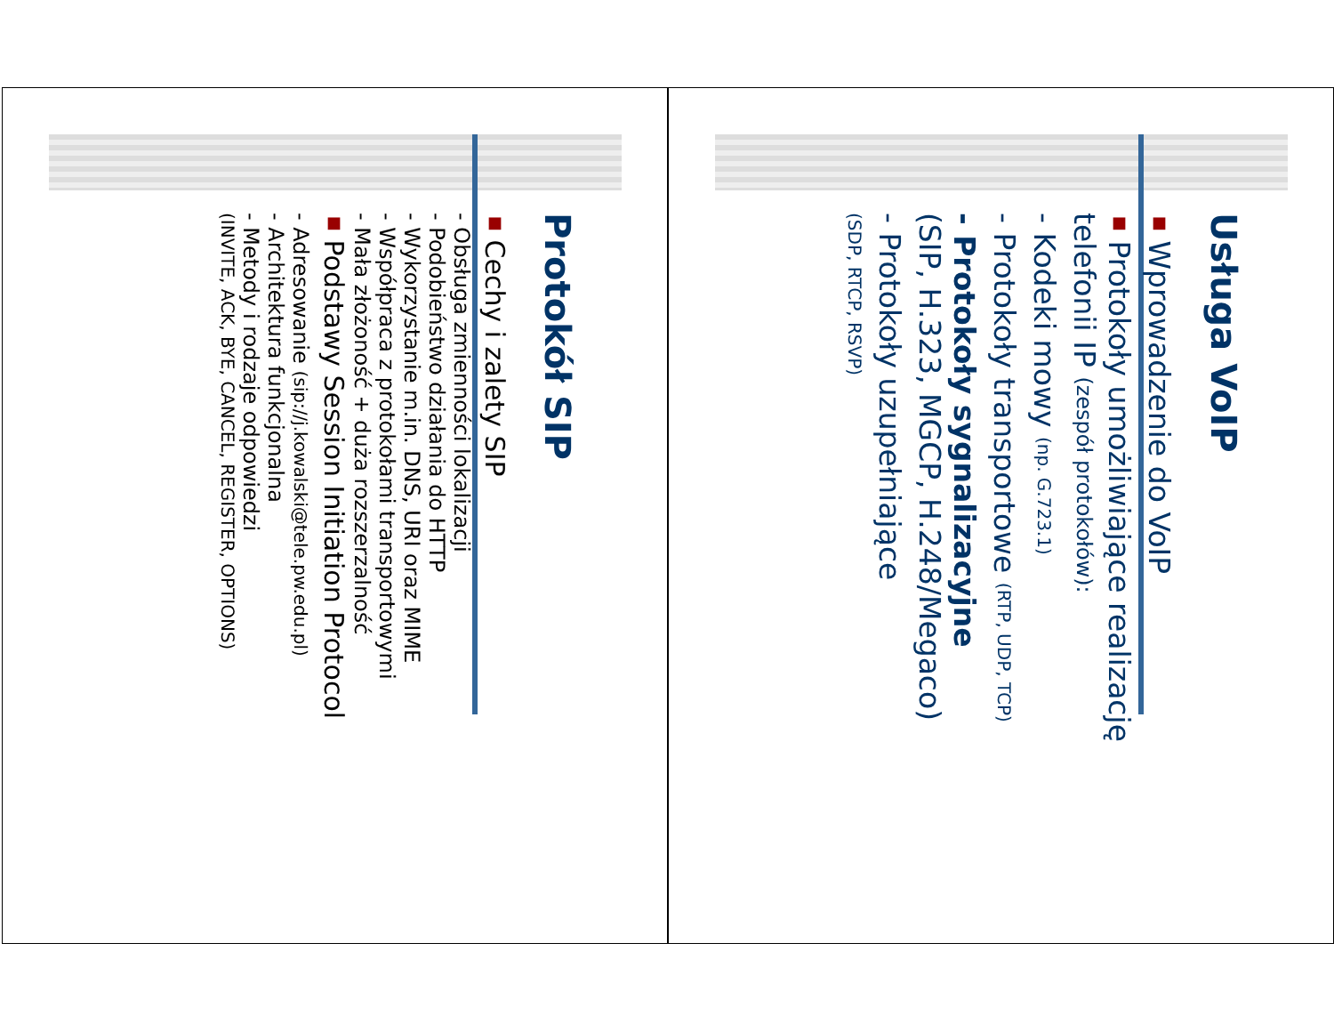Usługa VoIP
■ Wprowadzenie do VoIP
■ Protokoły umożliwiające realizację
telefonii IP (zespół protokołów):
- Kodeki mowy (np. G.723.1)
- Protokoły transportowe (RTP, UDP, TCP)
- Protokoły sygnalizacyjne
(SIP, H.323, MGCP, H.248/Megaco)
- Protokoły uzupełniające
(SDP, RTCP, RSVP)
Protokół SIP
■ Cechy i zalety SIP
- Obsługa zmienności lokalizacji
- Podobieństwo działania do HTTP
- Wykorzystanie m.in. DNS, URI oraz MIME
- Współpraca z protokołami transportowymi
- Mała złożoność + duża rozszerzalność
■ Podstawy Session Initiation Protocol
- Adresowanie (sip://j.kowalski@tele.pw.edu.pl)
- Architektura funkcjonalna
- Metody i rodzaje odpowiedzi
(INVITE, ACK, BYE, CANCEL, REGISTER, OPTIONS)